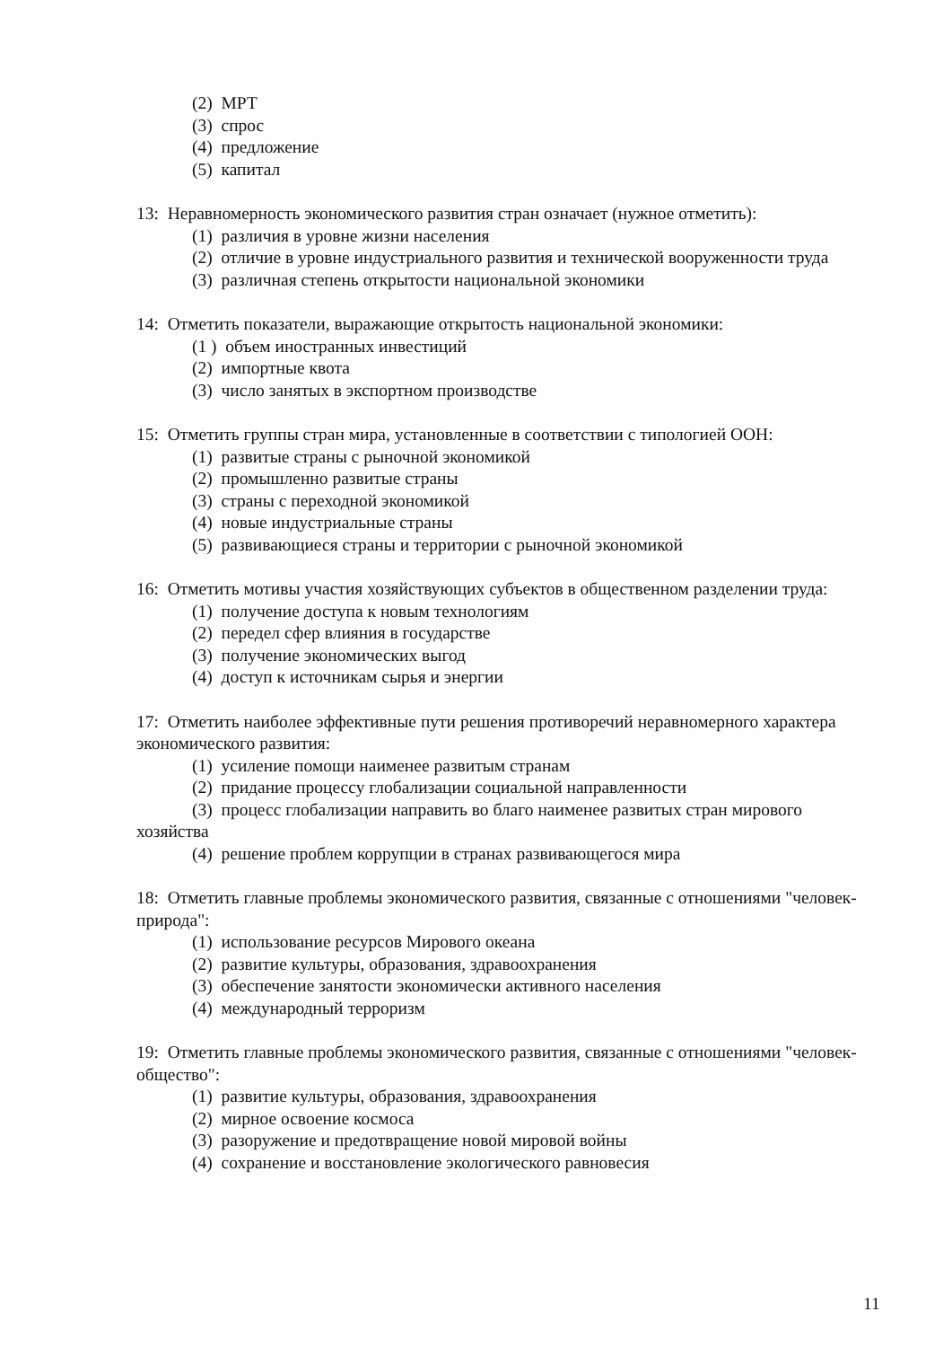(2) МРТ
(3) спрос
(4) предложение
(5) капитал
13: Неравномерность экономического развития стран означает (нужное отметить):
(1) различия в уровне жизни населения
(2) отличие в уровне индустриального развития и технической вооруженности труда
(3) различная степень открытости национальной экономики
14: Отметить показатели, выражающие открытость национальной экономики:
(1 ) объем иностранных инвестиций
(2) импортные квота
(3) число занятых в экспортном производстве
15: Отметить группы стран мира, установленные в соответствии с типологией ООН:
(1) развитые страны с рыночной экономикой
(2) промышленно развитые страны
(3) страны с переходной экономикой
(4) новые индустриальные страны
(5) развивающиеся страны и территории с рыночной экономикой
16: Отметить мотивы участия хозяйствующих субъектов в общественном разделении труда:
(1) получение доступа к новым технологиям
(2) передел сфер влияния в государстве
(3) получение экономических выгод
(4) доступ к источникам сырья и энергии
17: Отметить наиболее эффективные пути решения противоречий неравномерного характера экономического развития:
(1) усиление помощи наименее развитым странам
(2) придание процессу глобализации социальной направленности
(3) процесс глобализации направить во благо наименее развитых стран мирового хозяйства
(4) решение проблем коррупции в странах развивающегося мира
18: Отметить главные проблемы экономического развития, связанные с отношениями "человек-природа":
(1) использование ресурсов Мирового океана
(2) развитие культуры, образования, здравоохранения
(3) обеспечение занятости экономически активного населения
(4) международный терроризм
19: Отметить главные проблемы экономического развития, связанные с отношениями "человек-общество":
(1) развитие культуры, образования, здравоохранения
(2) мирное освоение космоса
(3) разоружение и предотвращение новой мировой войны
(4) сохранение и восстановление экологического равновесия
11